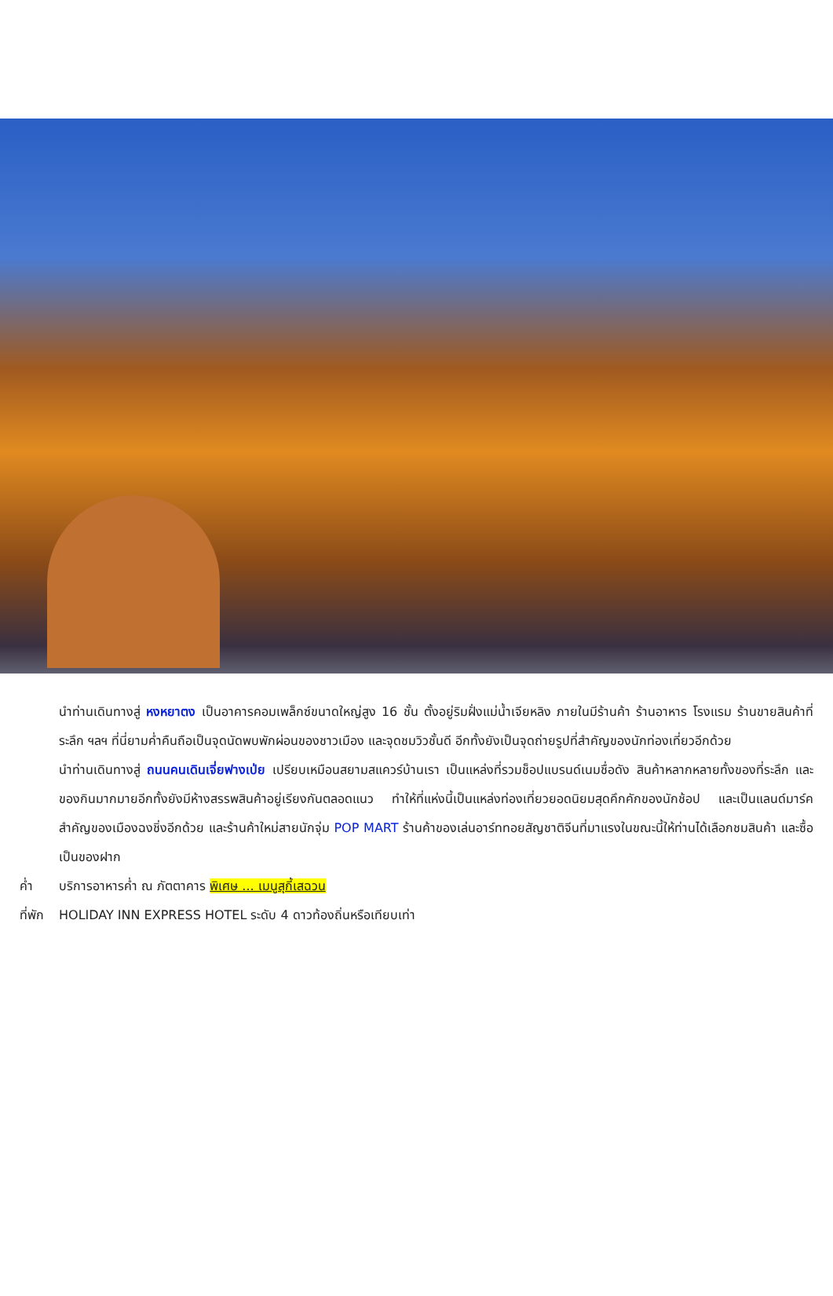นำท่านเดินทางสู่ หงหยาตง เป็นอาคารคอมเพล็กซ์ขนาดใหญ่สูง 16 ชั้น ตั้งอยู่ริมฝั่งแม่น้ำเจียหลิง ภายในมีร้านค้า ร้านอาหาร โรงแรม ร้านขายสินค้าที่ระลึก ฯลฯ ที่นี่ยามค่ำคืนถือเป็นจุดนัดพบพักผ่อนของชาวเมือง และจุดชมวิวชั้นดี อีกทั้งยังเป็นจุดถ่ายรูปที่สำคัญของนักท่องเที่ยวอีกด้วย
นำท่านเดินทางสู่ ถนนคนเดินเจี่ยฟางเป่ย เปรียบเหมือนสยามสแควร์บ้านเรา เป็นแหล่งที่รวมช็อปแบรนด์เนมชื่อดัง สินค้าหลากหลายทั้งของที่ระลึก และของกินมากมายอีกทั้งยังมีห้างสรรพสินค้าอยู่เรียงกันตลอดแนว ทำให้ที่แห่งนี้เป็นแหล่งท่องเที่ยวยอดนิยมสุดคึกคักของนักช้อป และเป็นแลนด์มาร์คสำคัญของเมืองฉงชิ่งอีกด้วย และร้านค้าใหม่สายนักจุ่ม POP MART ร้านค้าของเล่นอาร์ททอยสัญชาติจีนที่มาแรงในขณะนี้ให้ท่านได้เลือกชมสินค้า และซื้อเป็นของฝาก
ค่ำ บริการอาหารค่ำ ณ ภัตตาคาร พิเศษ ... เมนูสุกี้เสฉวน
ที่พัก HOLIDAY INN EXPRESS HOTEL ระดับ 4 ดาวท้องถิ่นหรือเทียบเท่า